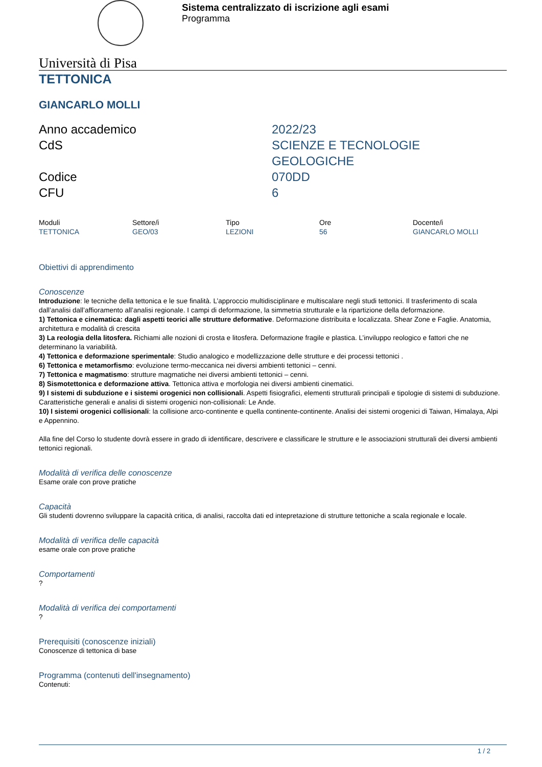Sistema centralizzato di iscrizione agli esami
Programma
Università di Pisa
TETTONICA
GIANCARLO MOLLI
| Anno accademico | 2022/23 |
| CdS | SCIENZE E TECNOLOGIE GEOLOGICHE |
| Codice | 070DD |
| CFU | 6 |
| Moduli | Settore/i | Tipo | Ore | Docente/i |
| TETTONICA | GEO/03 | LEZIONI | 56 | GIANCARLO MOLLI |
Obiettivi di apprendimento
Conoscenze
Introduzione: le tecniche della tettonica e le sue finalità. L’approccio multidisciplinare e multiscalare negli studi tettonici. Il trasferimento di scala dall’analisi dall’affioramento all’analisi regionale. I campi di deformazione, la simmetria strutturale e la ripartizione della deformazione.
1) Tettonica e cinematica: dagli aspetti teorici alle strutture deformative. Deformazione distribuita e localizzata. Shear Zone e Faglie. Anatomia, architettura e modalità di crescita
3) La reologia della litosfera. Richiami alle nozioni di crosta e litosfera. Deformazione fragile e plastica. L’inviluppo reologico e fattori che ne determinano la variabilità.
4) Tettonica e deformazione sperimentale: Studio analogico e modellizzazione delle strutture e dei processi tettonici .
6) Tettonica e metamorfismo: evoluzione termo-meccanica nei diversi ambienti tettonici – cenni.
7) Tettonica e magmatismo: strutture magmatiche nei diversi ambienti tettonici – cenni.
8) Sismotettonica e deformazione attiva. Tettonica attiva e morfologia nei diversi ambienti cinematici.
9) I sistemi di subduzione e i sistemi orogenici non collisionali. Aspetti fisiografici, elementi strutturali principali e tipologie di sistemi di subduzione. Caratteristiche generali e analisi di sistemi orogenici non-collisionali: Le Ande.
10) I sistemi orogenici collisionali: la collisione arco-continente e quella continente-continente. Analisi dei sistemi orogenici di Taiwan, Himalaya, Alpi e Appennino.
Alla fine del Corso lo studente dovrà essere in grado di identificare, descrivere e classificare le strutture e le associazioni strutturali dei diversi ambienti tettonici regionali.
Modalità di verifica delle conoscenze
Esame orale con prove pratiche
Capacità
Gli studenti dovrenno sviluppare la capacità critica, di analisi, raccolta dati ed intepretazione di strutture tettoniche a scala regionale e locale.
Modalità di verifica delle capacità
esame orale con prove pratiche
Comportamenti
?
Modalità di verifica dei comportamenti
?
Prerequisiti (conoscenze iniziali)
Conoscenze di tettonica di base
Programma (contenuti dell'insegnamento)
Contenuti:
1 / 2